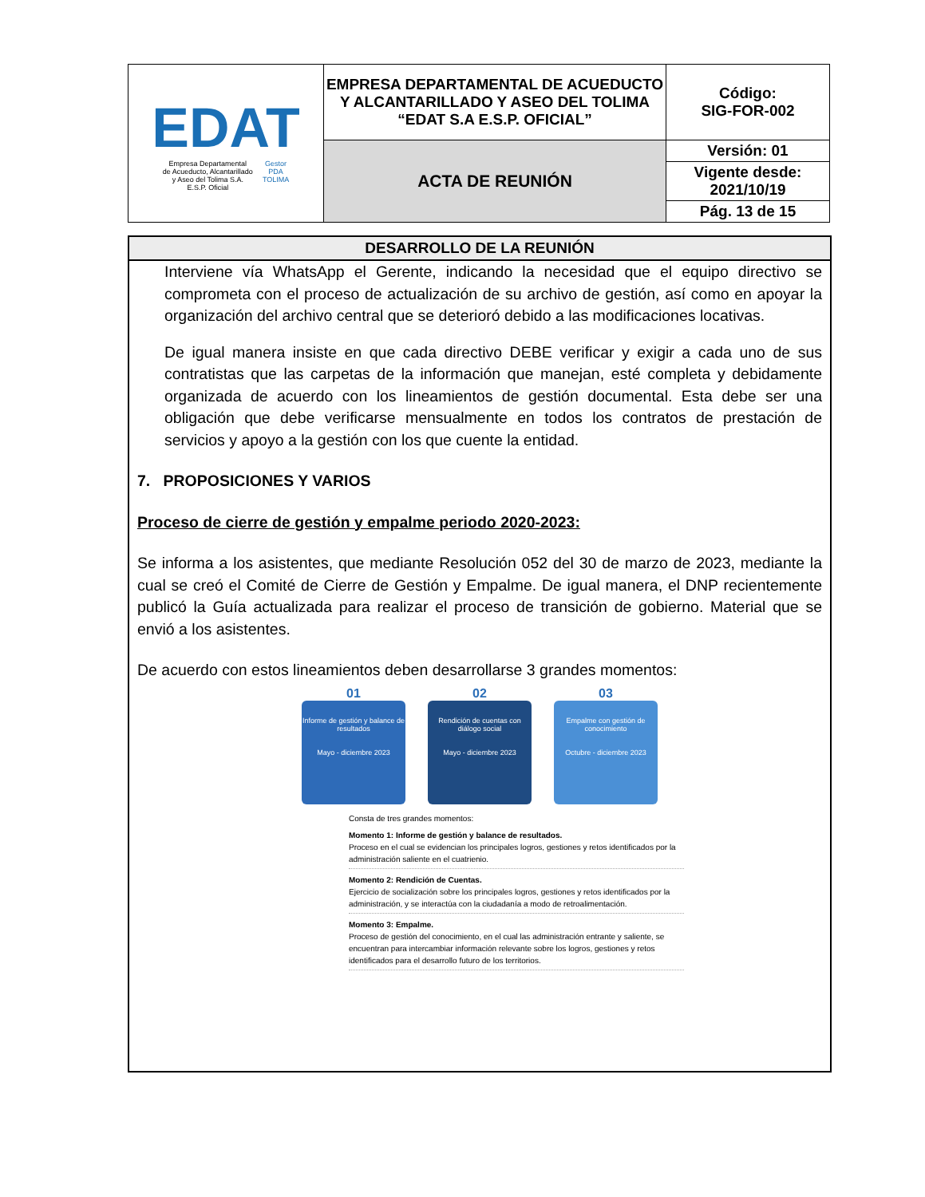| EDAT Empresa Departamental de Acueducto, Alcantarillado y Aseo del Tolima S.A. E.S.P. Oficial Gestor PDA TOLIMA | EMPRESA DEPARTAMENTAL DE ACUEDUCTO Y ALCANTARILLADO Y ASEO DEL TOLIMA “EDAT S.A E.S.P. OFICIAL” | Código: SIG-FOR-002 |
| | ACTA DE REUNIÓN | Versión: 01 |
| | | Vigente desde: 2021/10/19 |
| | | Pág. 13 de 15 |
DESARROLLO DE LA REUNIÓN
Interviene vía WhatsApp el Gerente, indicando la necesidad que el equipo directivo se comprometa con el proceso de actualización de su archivo de gestión, así como en apoyar la organización del archivo central que se deterioró debido a las modificaciones locativas.
De igual manera insiste en que cada directivo DEBE verificar y exigir a cada uno de sus contratistas que las carpetas de la información que manejan, esté completa y debidamente organizada de acuerdo con los lineamientos de gestión documental. Esta debe ser una obligación que debe verificarse mensualmente en todos los contratos de prestación de servicios y apoyo a la gestión con los que cuente la entidad.
7. PROPOSICIONES Y VARIOS
Proceso de cierre de gestión y empalme periodo 2020-2023:
Se informa a los asistentes, que mediante Resolución 052 del 30 de marzo de 2023, mediante la cual se creó el Comité de Cierre de Gestión y Empalme. De igual manera, el DNP recientemente publicó la Guía actualizada para realizar el proceso de transición de gobierno. Material que se envió a los asistentes.
De acuerdo con estos lineamientos deben desarrollarse 3 grandes momentos:
01
Informe de gestión y balance de resultados
Mayo - diciembre 2023
02
Rendición de cuentas con diálogo social
Mayo - diciembre 2023
03
Empalme con gestión de conocimiento
Octubre - diciembre 2023
Consta de tres grandes momentos:
Momento 1: Informe de gestión y balance de resultados.
Proceso en el cual se evidencian los principales logros, gestiones y retos identificados por la administración saliente en el cuatrienio.
Momento 2: Rendición de Cuentas.
Ejercicio de socialización sobre los principales logros, gestiones y retos identificados por la administración, y se interactúa con la ciudadanía a modo de retroalimentación.
Momento 3: Empalme.
Proceso de gestión del conocimiento, en el cual las administración entrante y saliente, se encuentran para intercambiar información relevante sobre los logros, gestiones y retos identificados para el desarrollo futuro de los territorios.